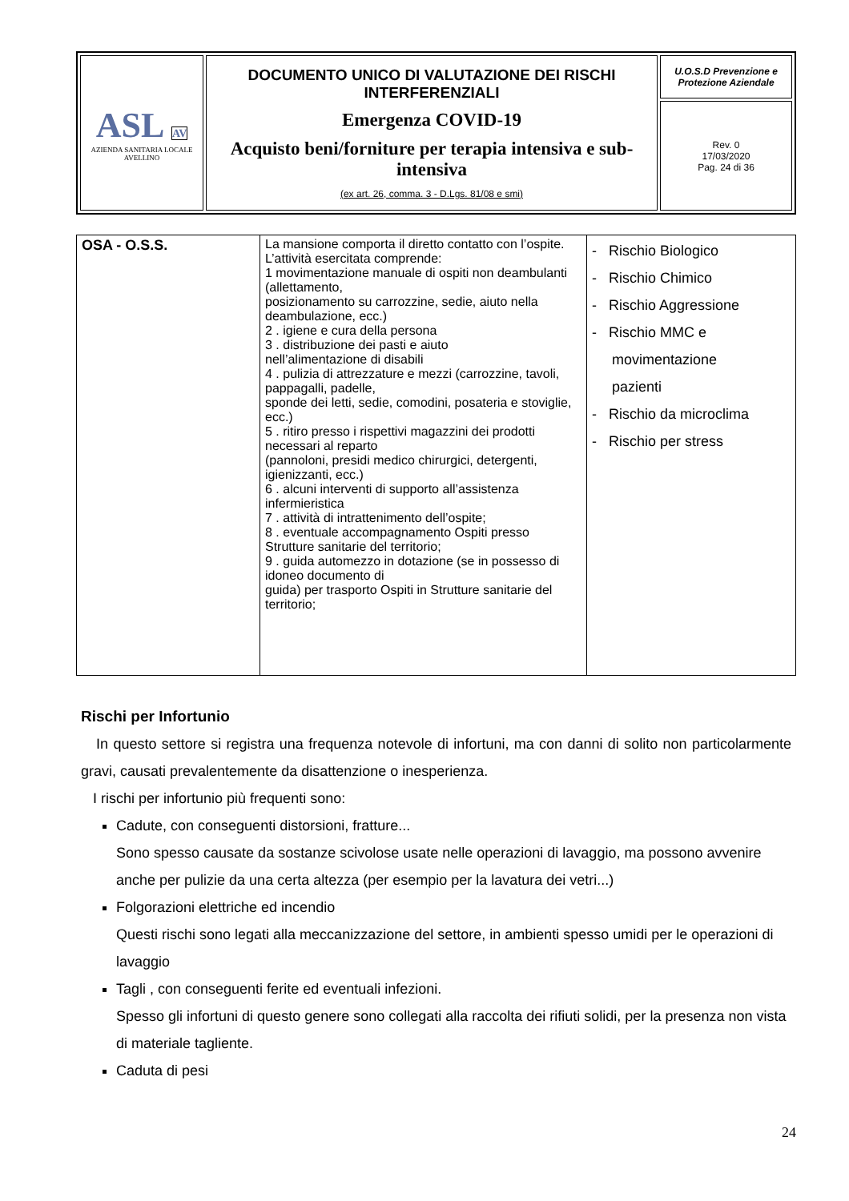| ASL AV AZIENDA SANITARIA LOCALE AVELLINO | DOCUMENTO UNICO DI VALUTAZIONE DEI RISCHI INTERFERENZIALI Emergenza COVID-19 Acquisto beni/forniture per terapia intensiva e sub-intensiva (ex art. 26, comma. 3 - D.Lgs. 81/08 e smi) | U.O.S.D Prevenzione e Protezione Aziendale |
| | | Rev. 0 17/03/2020 Pag. 24 di 36 |
| OSA - O.S.S. | La mansione comporta il diretto contatto con l’ospite. L’attività esercitata comprende: 1 movimentazione manuale di ospiti non deambulanti (allettamento, posizionamento su carrozzine, sedie, aiuto nella deambulazione, ecc.) 2 . igiene e cura della persona 3 . distribuzione dei pasti e aiuto nell’alimentazione di disabili 4 . pulizia di attrezzature e mezzi (carrozzine, tavoli, pappagalli, padelle, sponde dei letti, sedie, comodini, posateria e stoviglie, ecc.) 5 . ritiro presso i rispettivi magazzini dei prodotti necessari al reparto (pannoloni, presidi medico chirurgici, detergenti, igienizzanti, ecc.) 6 . alcuni interventi di supporto all’assistenza infermieristica 7 . attività di intrattenimento dell’ospite; 8 . eventuale accompagnamento Ospiti presso Strutture sanitarie del territorio; 9 . guida automezzo in dotazione (se in possesso di idoneo documento di guida) per trasporto Ospiti in Strutture sanitarie del territorio; | - Rischio Biologico - Rischio Chimico - Rischio Aggressione - Rischio MMC e movimentazione pazienti - Rischio da microclima - Rischio per stress |
Rischi per Infortunio
In questo settore si registra una frequenza notevole di infortuni, ma con danni di solito non particolarmente gravi, causati prevalentemente da disattenzione o inesperienza.
I rischi per infortunio più frequenti sono:
Cadute, con conseguenti distorsioni, fratture...
Sono spesso causate da sostanze scivolose usate nelle operazioni di lavaggio, ma possono avvenire anche per pulizie da una certa altezza (per esempio per la lavatura dei vetri...)
Folgorazioni elettriche ed incendio
Questi rischi sono legati alla meccanizzazione del settore, in ambienti spesso umidi per le operazioni di lavaggio
Tagli , con conseguenti ferite ed eventuali infezioni.
Spesso gli infortuni di questo genere sono collegati alla raccolta dei rifiuti solidi, per la presenza non vista di materiale tagliente.
Caduta di pesi
24